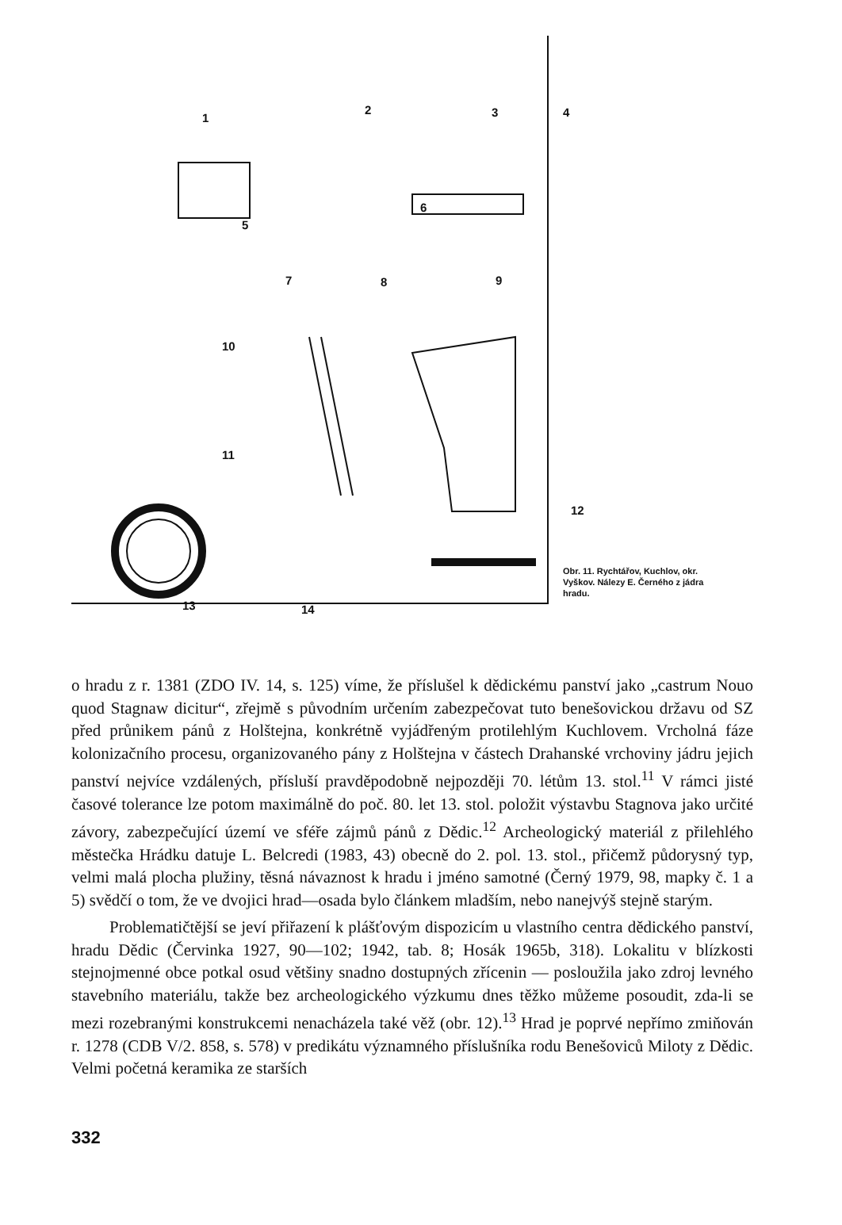1
2 3 4
5
6
7 8 9
10
11
12
13 14
Obr. 11. Rychtářov, Kuchlov, okr. Vyškov. Nálezy E. Černého z jádra hradu.
o hradu z r. 1381 (ZDO IV. 14, s. 125) víme, že příslušel k dědickému panství jako „castrum Nouo quod Stagnaw dicitur“, zřejmě s původním určením zabezpečovat tuto benešovickou državu od SZ před průnikem pánů z Holštejna, konkrétně vyjádřeným protilehlým Kuchlovem. Vrcholná fáze kolonizačního procesu, organizovaného pány z Holštejna v částech Drahanské vrchoviny jádru jejich panství nejvíce vzdálených, přísluší pravděpodobně nejpozději 70. létům 13. stol.<sup>11</sup> V rámci jisté časové tolerance lze potom maximálně do poč. 80. let 13. stol. položit výstavbu Stagnova jako určité závory, zabezpečující území ve sféře zájmů pánů z Dědic.<sup>12</sup> Archeologický materiál z přilehlého městečka Hrádku datuje L. Belcredi (1983, 43) obecně do 2. pol. 13. stol., přičemž půdorysný typ, velmi malá plocha plužiny, těsná návaznost k hradu i jméno samotné (Černý 1979, 98, mapky č. 1 a 5) svědčí o tom, že ve dvojici hrad—osada bylo článkem mladším, nebo nanejvýš stejně starým.
Problematičtější se jeví přiřazení k plášťovým dispozicím u vlastního centra dědického panství, hradu Dědic (Červinka 1927, 90—102; 1942, tab. 8; Hosák 1965b, 318). Lokalitu v blízkosti stejnojmenné obce potkal osud většiny snadno dostupných zřícenin — posloužila jako zdroj levného stavebního materiálu, takže bez archeologického výzkumu dnes těžko můžeme posoudit, zda-li se mezi rozebranými konstrukcemi nenacházela také věž (obr. 12).<sup>13</sup> Hrad je poprvé nepřímo zmiňován r. 1278 (CDB V/2. 858, s. 578) v predikátu významného příslušníka rodu Benešoviců Miloty z Dědic. Velmi početná keramika ze starších
332